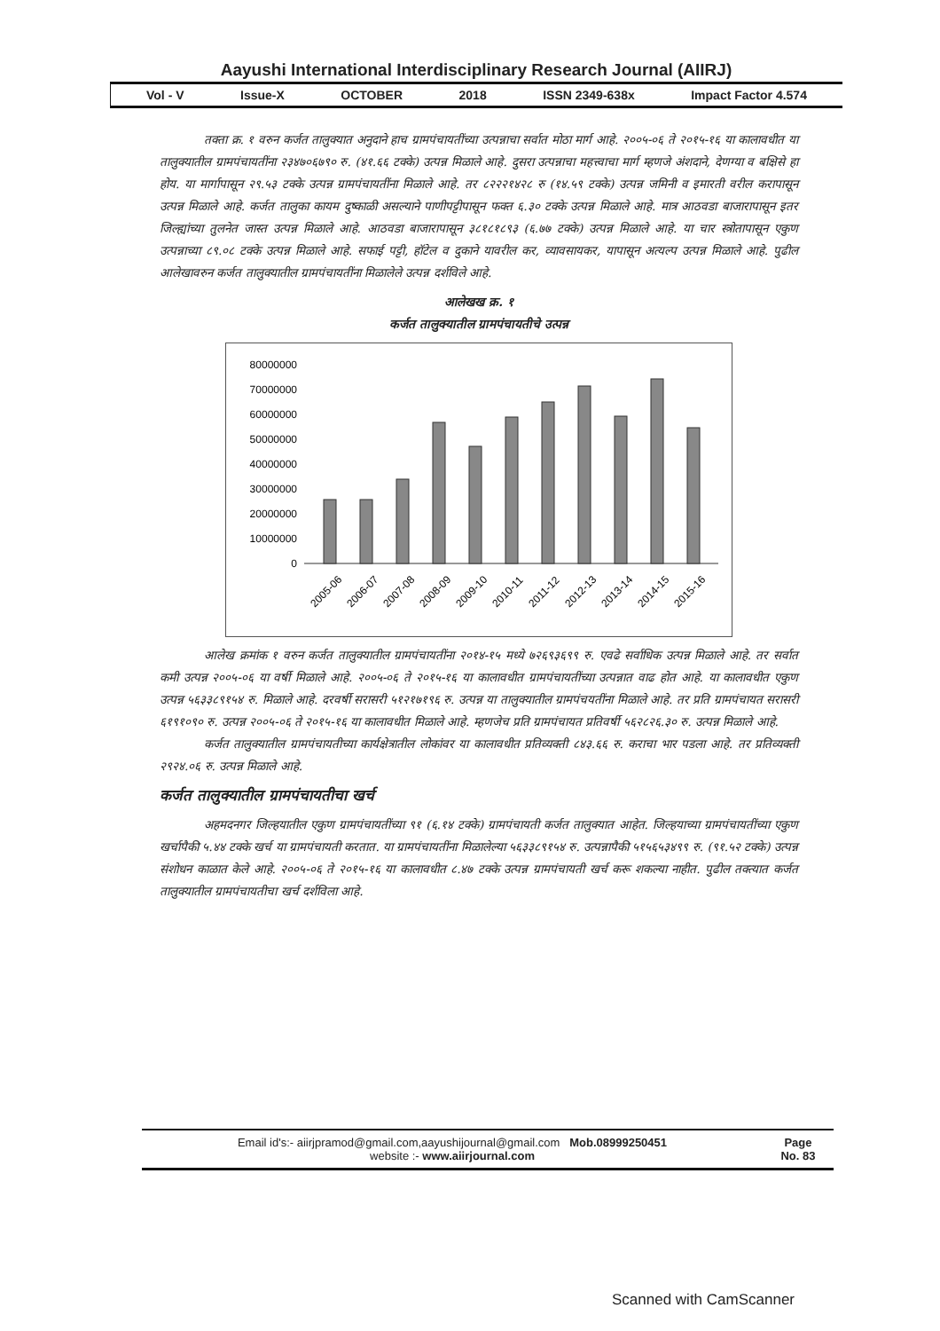Aayushi International Interdisciplinary Research Journal (AIIRJ)
Vol - V Issue-X OCTOBER 2018 ISSN 2349-638x Impact Factor 4.574
तक्ता क्र. १ वरुन कर्जत तालुक्यात अनुदाने हाच ग्रामपंचायतींच्या उत्पन्नाचा सर्वात मोठा मार्ग आहे. २००५-०६ ते २०१५-१६ या कालावधीत या तालुक्यातील ग्रामपंचायतींना २३४७०६७९० रु. (४१.६६ टक्के) उत्पन्न मिळाले आहे. दुसरा उत्पन्नाचा महत्त्वाचा मार्ग म्हणजे अंशदाने, देणग्या व बक्षिसे हा होय. या मार्गापासून २९.५३ टक्के उत्पन्न ग्रामपंचायतींना मिळाले आहे. तर ८२२२१४२८ रु (१४.५९ टक्के) उत्पन्न जमिनी व इमारती वरील करापासून उत्पन्न मिळाले आहे. कर्जत तालुका कायम दुष्काळी असल्याने पाणीपट्टीपासून फक्त ६.३० टक्के उत्पन्न मिळाले आहे. मात्र आठवडा बाजारापासून इतर जिल्ह्यांच्या तुलनेत जास्त उत्पन्न मिळाले आहे. आठवडा बाजारापासून ३८१८१८९३ (६.७७ टक्के) उत्पन्न मिळाले आहे. या चार स्त्रोतापासून एकुण उत्पन्नाच्या ८९.०८ टक्के उत्पन्न मिळाले आहे. सफाई पट्टी, हॉटेल व दुकाने यावरील कर, व्यावसायकर, यापासून अत्यल्प उत्पन्न मिळाले आहे. पुढील आलेखावरुन कर्जत तालुक्यातील ग्रामपंचायतींना मिळालेले उत्पन्न दर्शविले आहे.
आलेखख क्र. १
कर्जत तालुक्यातील ग्रामपंचायतीचे उत्पन्न
80000000
70000000
60000000
50000000
40000000
30000000
20000000
10000000
0
2005-06
2006-07
2007-08
2008-09
2009-10
2010-11
2011-12
2012-13
2013-14
2014-15
2015-16
आलेख क्रमांक १ वरुन कर्जत तालुक्यातील ग्रामपंचायतींना २०१४-१५ मध्ये ७२६९३६९९ रु. एवढे सर्वाधिक उत्पन्न मिळाले आहे. तर सर्वात कमी उत्पन्न २००५-०६ या वर्षी मिळाले आहे. २००५-०६ ते २०१५-१६ या कालावधीत ग्रामपंचायतींच्या उत्पन्नात वाढ होत आहे. या कालावधीत एकुण उत्पन्न ५६३३८९१५४ रु. मिळाले आहे. दरवर्षी सरासरी ५१२१७१९६ रु. उत्पन्न या तालुक्यातील ग्रामपंचयतींना मिळाले आहे. तर प्रति ग्रामपंचायत सरासरी ६१९१०९० रु. उत्पन्न २००५-०६ ते २०१५-१६ या कालावधीत मिळाले आहे. म्हणजेच प्रति ग्रामपंचायत प्रतिवर्षी ५६२८२६.३० रु. उत्पन्न मिळाले आहे.
कर्जत तालुक्यातील ग्रामपंचायतीच्या कार्यक्षेत्रातील लोकांवर या कालावधीत प्रतिव्यक्ती ८४३.६६ रु. कराचा भार पडला आहे. तर प्रतिव्यक्ती २९२४.०६ रु. उत्पन्न मिळाले आहे.
कर्जत तालुक्यातील ग्रामपंचायतीचा खर्च
अहमदनगर जिल्हयातील एकुण ग्रामपंचायतींच्या ९१ (६.१४ टक्के) ग्रामपंचायती कर्जत तालुक्यात आहेत. जिल्हयाच्या ग्रामपंचायतींच्या एकुण खर्चापैकी ५.४४ टक्के खर्च या ग्रामपंचायती करतात. या ग्रामपंचायतींना मिळालेल्या ५६३३८९१५४ रु. उत्पन्नापैकी ५१५६५३४९९ रु. (९१.५२ टक्के) उत्पन्न संशोधन काळात केले आहे. २००५-०६ ते २०१५-१६ या कालावधीत ८.४७ टक्के उत्पन्न ग्रामपंचायती खर्च करू शकल्या नाहीत. पुढील तक्त्यात कर्जत तालुक्यातील ग्रामपंचायतीचा खर्च दर्शविला आहे.
Email id's:- aiirjpramod@gmail.com,aayushijournal@gmail.com Mob.08999250451
website :- www.aiirjournal.com
Page
No. 83
Scanned with CamScanner